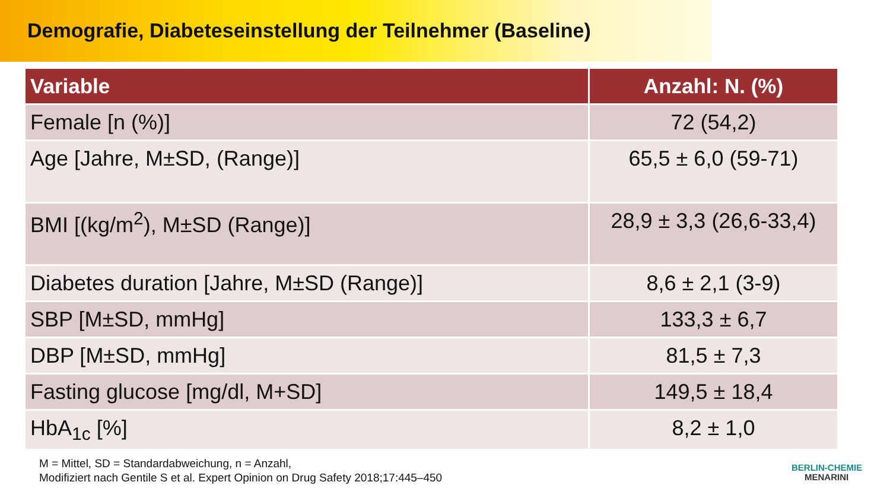Demografie, Diabeteseinstellung der Teilnehmer (Baseline)
| Variable | Anzahl: N. (%) |
| --- | --- |
| Female [n (%)] | 72 (54,2) |
| Age [Jahre, M±SD, (Range)] | 65,5 ± 6,0 (59-71) |
| BMI [(kg/m<sup>2</sup>), M±SD (Range)] | 28,9 ± 3,3 (26,6-33,4) |
| Diabetes duration [Jahre, M±SD (Range)] | 8,6 ± 2,1 (3-9) |
| SBP [M±SD, mmHg] | 133,3 ± 6,7 |
| DBP [M±SD, mmHg] | 81,5 ± 7,3 |
| Fasting glucose [mg/dl, M+SD] | 149,5 ± 18,4 |
| HbA<sub>1c</sub> [%] | 8,2 ± 1,0 |
M = Mittel, SD = Standardabweichung, n = Anzahl,
Modifiziert nach Gentile S et al. Expert Opinion on Drug Safety 2018;17:445–450
BERLIN-CHEMIE
MENARINI